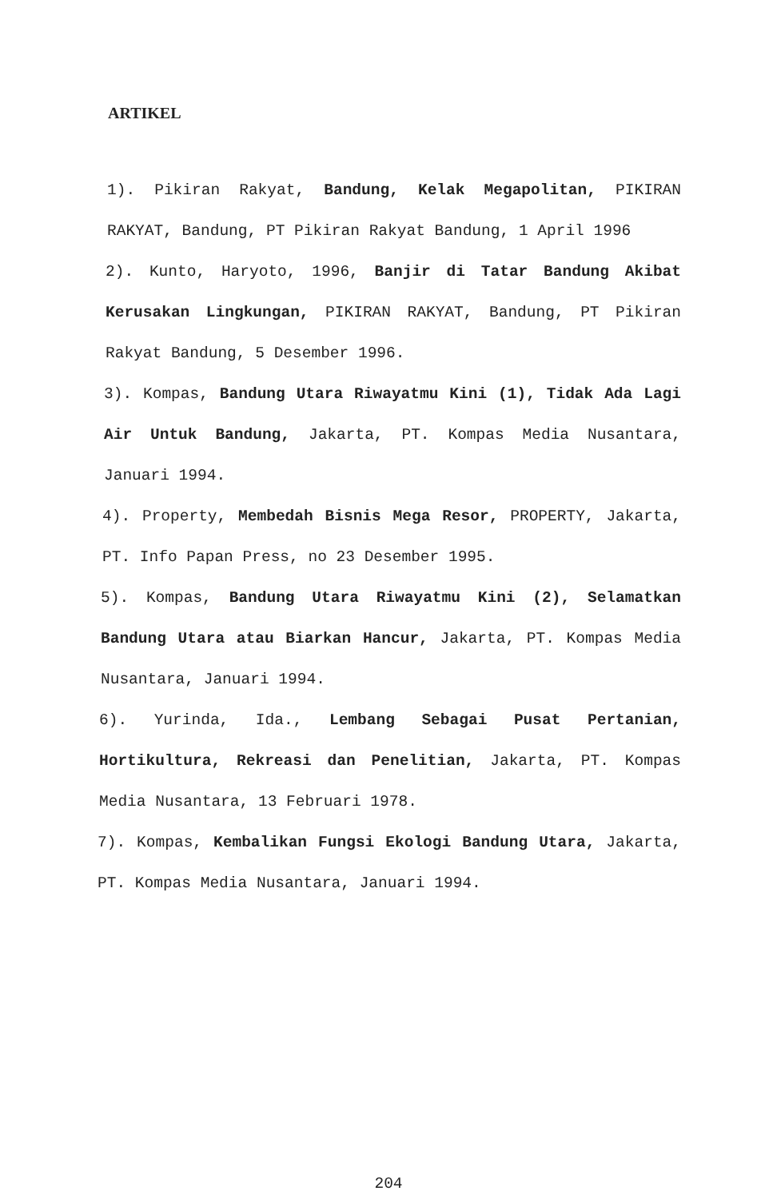ARTIKEL
1). Pikiran Rakyat, Bandung, Kelak Megapolitan, PIKIRAN RAKYAT, Bandung, PT Pikiran Rakyat Bandung, 1 April 1996
2). Kunto, Haryoto, 1996, Banjir di Tatar Bandung Akibat Kerusakan Lingkungan, PIKIRAN RAKYAT, Bandung, PT Pikiran Rakyat Bandung, 5 Desember 1996.
3). Kompas, Bandung Utara Riwayatmu Kini (1), Tidak Ada Lagi Air Untuk Bandung, Jakarta, PT. Kompas Media Nusantara, Januari 1994.
4). Property, Membedah Bisnis Mega Resor, PROPERTY, Jakarta, PT. Info Papan Press, no 23 Desember 1995.
5). Kompas, Bandung Utara Riwayatmu Kini (2), Selamatkan Bandung Utara atau Biarkan Hancur, Jakarta, PT. Kompas Media Nusantara, Januari 1994.
6). Yurinda, Ida., Lembang Sebagai Pusat Pertanian, Hortikultura, Rekreasi dan Penelitian, Jakarta, PT. Kompas Media Nusantara, 13 Februari 1978.
7). Kompas, Kembalikan Fungsi Ekologi Bandung Utara, Jakarta, PT. Kompas Media Nusantara, Januari 1994.
204